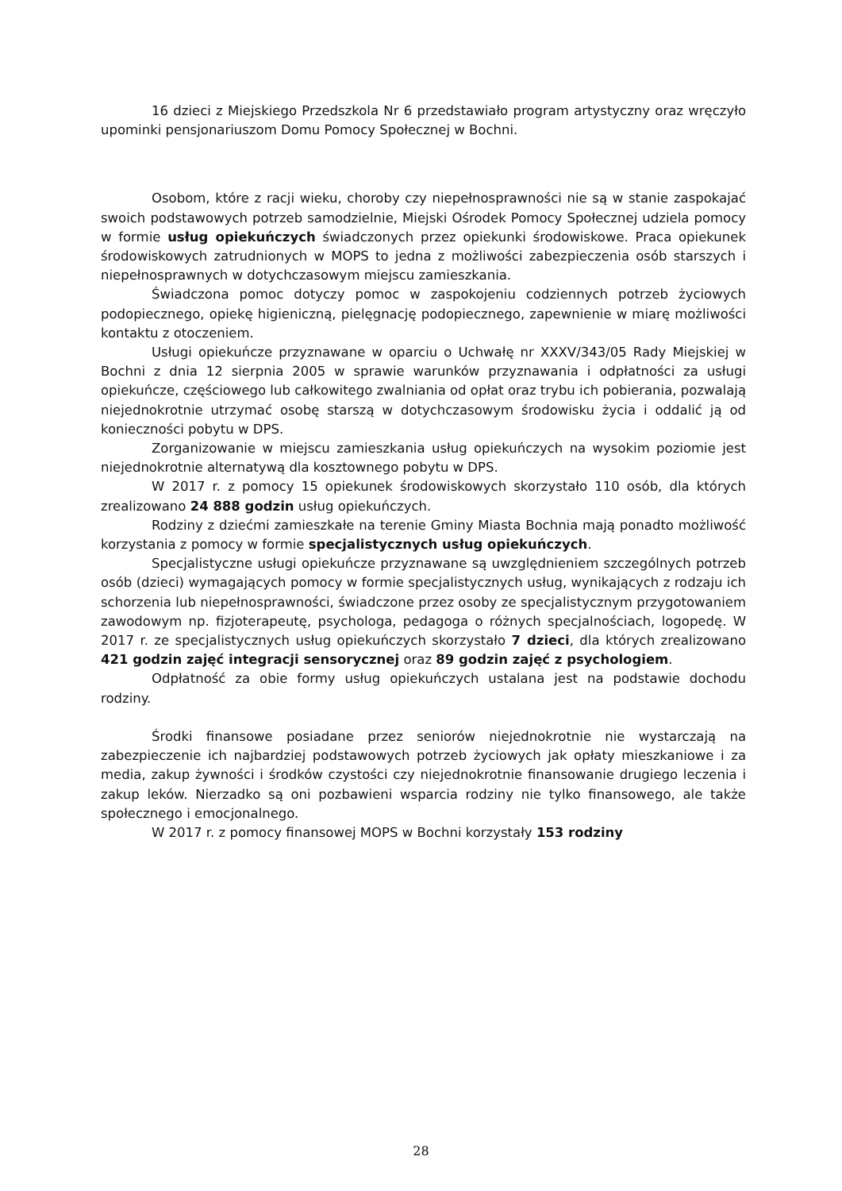16 dzieci z Miejskiego Przedszkola Nr 6 przedstawiało program artystyczny oraz wręczyło upominki pensjonariuszom Domu Pomocy Społecznej w Bochni.
Osobom, które z racji wieku, choroby czy niepełnosprawności nie są w stanie zaspokajać swoich podstawowych potrzeb samodzielnie, Miejski Ośrodek Pomocy Społecznej udziela pomocy w formie usług opiekuńczych świadczonych przez opiekunki środowiskowe. Praca opiekunek środowiskowych zatrudnionych w MOPS to jedna z możliwości zabezpieczenia osób starszych i niepełnosprawnych w dotychczasowym miejscu zamieszkania.
Świadczona pomoc dotyczy pomoc w zaspokojeniu codziennych potrzeb życiowych podopiecznego, opiekę higieniczną, pielęgnację podopiecznego, zapewnienie w miarę możliwości kontaktu z otoczeniem.
Usługi opiekuńcze przyznawane w oparciu o Uchwałę nr XXXV/343/05 Rady Miejskiej w Bochni z dnia 12 sierpnia 2005 w sprawie warunków przyznawania i odpłatności za usługi opiekuńcze, częściowego lub całkowitego zwalniania od opłat oraz trybu ich pobierania, pozwalają niejednokrotnie utrzymać osobę starszą w dotychczasowym środowisku życia i oddalić ją od konieczności pobytu w DPS.
Zorganizowanie w miejscu zamieszkania usług opiekuńczych na wysokim poziomie jest niejednokrotnie alternatywą dla kosztownego pobytu w DPS.
W 2017 r. z pomocy 15 opiekunek środowiskowych skorzystało 110 osób, dla których zrealizowano 24 888 godzin usług opiekuńczych.
Rodziny z dziećmi zamieszkałe na terenie Gminy Miasta Bochnia mają ponadto możliwość korzystania z pomocy w formie specjalistycznych usług opiekuńczych.
Specjalistyczne usługi opiekuńcze przyznawane są uwzględnieniem szczególnych potrzeb osób (dzieci) wymagających pomocy w formie specjalistycznych usług, wynikających z rodzaju ich schorzenia lub niepełnosprawności, świadczone przez osoby ze specjalistycznym przygotowaniem zawodowym np. fizjoterapeutę, psychologa, pedagoga o różnych specjalnościach, logopedę. W 2017 r. ze specjalistycznych usług opiekuńczych skorzystało 7 dzieci, dla których zrealizowano 421 godzin zajęć integracji sensorycznej oraz 89 godzin zajęć z psychologiem.
Odpłatność za obie formy usług opiekuńczych ustalana jest na podstawie dochodu rodziny.
Środki finansowe posiadane przez seniorów niejednokrotnie nie wystarczają na zabezpieczenie ich najbardziej podstawowych potrzeb życiowych jak opłaty mieszkaniowe i za media, zakup żywności i środków czystości czy niejednokrotnie finansowanie drugiego leczenia i zakup leków. Nierzadko są oni pozbawieni wsparcia rodziny nie tylko finansowego, ale także społecznego i emocjonalnego.
W 2017 r. z pomocy finansowej MOPS w Bochni korzystały 153 rodziny
28